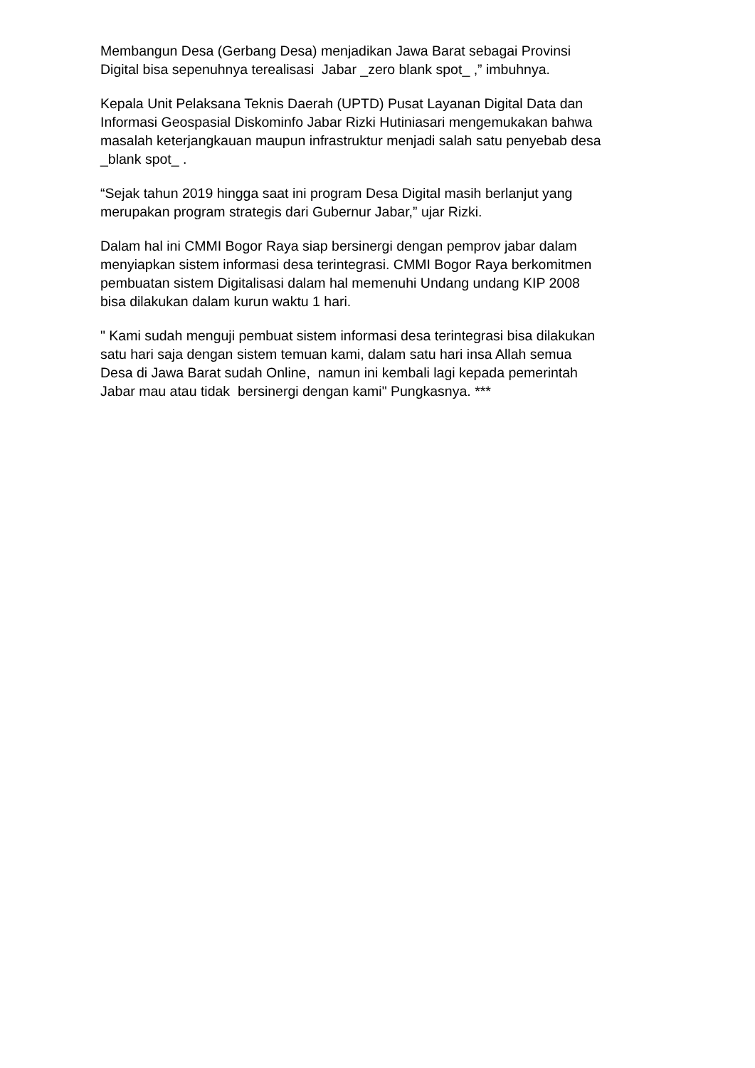Membangun Desa (Gerbang Desa) menjadikan Jawa Barat sebagai Provinsi Digital bisa sepenuhnya terealisasi Jabar _zero blank spot_ ,” imbuhnya.
Kepala Unit Pelaksana Teknis Daerah (UPTD) Pusat Layanan Digital Data dan Informasi Geospasial Diskominfo Jabar Rizki Hutiniasari mengemukakan bahwa masalah keterjangkauan maupun infrastruktur menjadi salah satu penyebab desa _blank spot_ .
“Sejak tahun 2019 hingga saat ini program Desa Digital masih berlanjut yang merupakan program strategis dari Gubernur Jabar,” ujar Rizki.
Dalam hal ini CMMI Bogor Raya siap bersinergi dengan pemprov jabar dalam menyiapkan sistem informasi desa terintegrasi. CMMI Bogor Raya berkomitmen pembuatan sistem Digitalisasi dalam hal memenuhi Undang undang KIP 2008 bisa dilakukan dalam kurun waktu 1 hari.
" Kami sudah menguji pembuat sistem informasi desa terintegrasi bisa dilakukan satu hari saja dengan sistem temuan kami, dalam satu hari insa Allah semua Desa di Jawa Barat sudah Online, namun ini kembali lagi kepada pemerintah Jabar mau atau tidak bersinergi dengan kami" Pungkasnya. ***